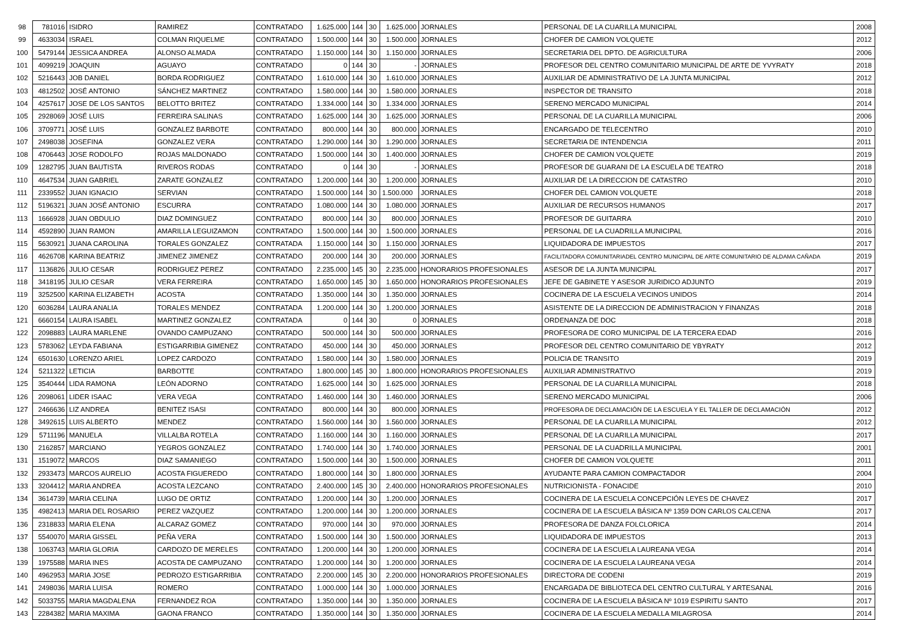| 98 | 781016 | ISIDRO | RAMIREZ | CONTRATADO | 1.625.000 | 144 | 30 | 1.625.000 | JORNALES | PERSONAL DE LA CUARILLA MUNICIPAL | 2008 |
| 99 | 4633034 | ISRAEL | COLMAN RIQUELME | CONTRATADO | 1.500.000 | 144 | 30 | 1.500.000 | JORNALES | CHOFER DE CAMION VOLQUETE | 2012 |
| 100 | 5479144 | JESSICA ANDREA | ALONSO ALMADA | CONTRATADO | 1.150.000 | 144 | 30 | 1.150.000 | JORNALES | SECRETARIA DEL DPTO. DE AGRICULTURA | 2006 |
| 101 | 4099219 | JOAQUIN | AGUAYO | CONTRATADO | 0 | 144 | 30 | - | JORNALES | PROFESOR DEL CENTRO COMUNITARIO MUNICIPAL DE ARTE DE YVYRATY | 2018 |
| 102 | 5216443 | JOB DANIEL | BORDA RODRIGUEZ | CONTRATADO | 1.610.000 | 144 | 30 | 1.610.000 | JORNALES | AUXILIAR DE ADMINISTRATIVO DE LA JUNTA MUNICIPAL | 2012 |
| 103 | 4812502 | JOSÉ ANTONIO | SÁNCHEZ MARTINEZ | CONTRATADO | 1.580.000 | 144 | 30 | 1.580.000 | JORNALES | INSPECTOR DE TRANSITO | 2018 |
| 104 | 4257617 | JOSE DE LOS SANTOS | BELOTTO BRITEZ | CONTRATADO | 1.334.000 | 144 | 30 | 1.334.000 | JORNALES | SERENO MERCADO MUNICIPAL | 2014 |
| 105 | 2928069 | JOSÉ LUIS | FERREIRA SALINAS | CONTRATADO | 1.625.000 | 144 | 30 | 1.625.000 | JORNALES | PERSONAL DE LA CUARILLA MUNICIPAL | 2006 |
| 106 | 3709771 | JOSÉ LUIS | GONZALEZ BARBOTE | CONTRATADO | 800.000 | 144 | 30 | 800.000 | JORNALES | ENCARGADO DE TELECENTRO | 2010 |
| 107 | 2498038 | JOSEFINA | GONZALEZ VERA | CONTRATADO | 1.290.000 | 144 | 30 | 1.290.000 | JORNALES | SECRETARIA DE INTENDENCIA | 2011 |
| 108 | 4706443 | JOSE RODOLFO | ROJAS MALDONADO | CONTRATADO | 1.500.000 | 144 | 30 | 1.400.000 | JORNALES | CHOFER DE CAMION VOLQUETE | 2019 |
| 109 | 1282795 | JUAN BAUTISTA | RIVEROS RODAS | CONTRATADO | 0 | 144 | 30 | - | JORNALES | PROFESOR DE GUARANI DE LA ESCUELA DE TEATRO | 2018 |
| 110 | 4647534 | JUAN GABRIEL | ZARATE GONZALEZ | CONTRATADO | 1.200.000 | 144 | 30 | 1.200.000 | JORNALES | AUXILIAR DE LA DIRECCION DE CATASTRO | 2010 |
| 111 | 2339552 | JUAN IGNACIO | SERVIAN | CONTRATADO | 1.500.000 | 144 | 30 | 1.500.000 | JORNALES | CHOFER DEL CAMION VOLQUETE | 2018 |
| 112 | 5196321 | JUAN JOSÉ ANTONIO | ESCURRA | CONTRATADO | 1.080.000 | 144 | 30 | 1.080.000 | JORNALES | AUXILIAR DE RECURSOS HUMANOS | 2017 |
| 113 | 1666928 | JUAN OBDULIO | DIAZ DOMINGUEZ | CONTRATADO | 800.000 | 144 | 30 | 800.000 | JORNALES | PROFESOR DE GUITARRA | 2010 |
| 114 | 4592890 | JUAN RAMON | AMARILLA LEGUIZAMON | CONTRATADO | 1.500.000 | 144 | 30 | 1.500.000 | JORNALES | PERSONAL DE LA CUADRILLA MUNICIPAL | 2016 |
| 115 | 5630921 | JUANA CAROLINA | TORALES GONZALEZ | CONTRATADA | 1.150.000 | 144 | 30 | 1.150.000 | JORNALES | LIQUIDADORA DE IMPUESTOS | 2017 |
| 116 | 4626708 | KARINA BEATRIZ | JIMENEZ JIMENEZ | CONTRATADO | 200.000 | 144 | 30 | 200.000 | JORNALES | FACILITADORA COMUNITARIADEL CENTRO MUNICIPAL DE ARTE COMUNITARIO DE ALDAMA CAÑADA | 2019 |
| 117 | 1136826 | JULIO CESAR | RODRIGUEZ PEREZ | CONTRATADO | 2.235.000 | 145 | 30 | 2.235.000 | HONORARIOS PROFESIONALES | ASESOR DE LA JUNTA MUNICIPAL | 2017 |
| 118 | 3418195 | JULIO CESAR | VERA FERREIRA | CONTRATADO | 1.650.000 | 145 | 30 | 1.650.000 | HONORARIOS PROFESIONALES | JEFE DE GABINETE Y ASESOR JURIDICO ADJUNTO | 2019 |
| 119 | 3252500 | KARINA ELIZABETH | ACOSTA | CONTRATADO | 1.350.000 | 144 | 30 | 1.350.000 | JORNALES | COCINERA DE LA ESCUELA VECINOS UNIDOS | 2014 |
| 120 | 6036284 | LAURA ANALIA | TORALES MENDEZ | CONTRATADA | 1.200.000 | 144 | 30 | 1.200.000 | JORNALES | ASISTENTE DE LA DIRECCION DE ADMINISTRACION Y FINANZAS | 2018 |
| 121 | 6660154 | LAURA ISABEL | MARTINEZ GONZALEZ | CONTRATADA | 0 | 144 | 30 | 0 | JORNALES | ORDENANZA DE DOC | 2018 |
| 122 | 2098883 | LAURA MARLENE | OVANDO CAMPUZANO | CONTRATADO | 500.000 | 144 | 30 | 500.000 | JORNALES | PROFESORA DE CORO MUNICIPAL DE LA TERCERA EDAD | 2016 |
| 123 | 5783062 | LEYDA FABIANA | ESTIGARRIBIA GIMENEZ | CONTRATADO | 450.000 | 144 | 30 | 450.000 | JORNALES | PROFESOR DEL CENTRO COMUNITARIO DE YBYRATY | 2012 |
| 124 | 6501630 | LORENZO ARIEL | LOPEZ CARDOZO | CONTRATADO | 1.580.000 | 144 | 30 | 1.580.000 | JORNALES | POLICIA DE TRANSITO | 2019 |
| 124 | 5211322 | LETICIA | BARBOTTE | CONTRATADO | 1.800.000 | 145 | 30 | 1.800.000 | HONORARIOS PROFESIONALES | AUXILIAR ADMINISTRATIVO | 2019 |
| 125 | 3540444 | LIDA RAMONA | LEÓN ADORNO | CONTRATADO | 1.625.000 | 144 | 30 | 1.625.000 | JORNALES | PERSONAL DE LA CUARILLA MUNICIPAL | 2018 |
| 126 | 2098061 | LIDER ISAAC | VERA VEGA | CONTRATADO | 1.460.000 | 144 | 30 | 1.460.000 | JORNALES | SERENO MERCADO MUNICIPAL | 2006 |
| 127 | 2466636 | LIZ ANDREA | BENITEZ ISASI | CONTRATADO | 800.000 | 144 | 30 | 800.000 | JORNALES | PROFESORA DE DECLAMACIÓN DE LA ESCUELA Y EL TALLER DE DECLAMACIÓN | 2012 |
| 128 | 3492615 | LUIS ALBERTO | MENDEZ | CONTRATADO | 1.560.000 | 144 | 30 | 1.560.000 | JORNALES | PERSONAL DE LA CUARILLA MUNICIPAL | 2012 |
| 129 | 5711196 | MANUELA | VILLALBA ROTELA | CONTRATADO | 1.160.000 | 144 | 30 | 1.160.000 | JORNALES | PERSONAL DE LA CUARILLA MUNICIPAL | 2017 |
| 130 | 2162857 | MARCIANO | YEGROS GONZALEZ | CONTRATADO | 1.740.000 | 144 | 30 | 1.740.000 | JORNALES | PERSONAL DE LA CUADRILLA MUNICIPAL | 2001 |
| 131 | 1519072 | MARCOS | DIAZ SAMANIEGO | CONTRATADO | 1.500.000 | 144 | 30 | 1.500.000 | JORNALES | CHOFER DE CAMION VOLQUETE | 2011 |
| 132 | 2933473 | MARCOS AURELIO | ACOSTA FIGUEREDO | CONTRATADO | 1.800.000 | 144 | 30 | 1.800.000 | JORNALES | AYUDANTE PARA CAMION COMPACTADOR | 2004 |
| 133 | 3204412 | MARIA ANDREA | ACOSTA LEZCANO | CONTRATADO | 2.400.000 | 145 | 30 | 2.400.000 | HONORARIOS PROFESIONALES | NUTRICIONISTA - FONACIDE | 2010 |
| 134 | 3614739 | MARIA CELINA | LUGO DE ORTIZ | CONTRATADO | 1.200.000 | 144 | 30 | 1.200.000 | JORNALES | COCINERA DE LA ESCUELA CONCEPCIÓN LEYES DE CHAVEZ | 2017 |
| 135 | 4982413 | MARIA DEL ROSARIO | PEREZ VAZQUEZ | CONTRATADO | 1.200.000 | 144 | 30 | 1.200.000 | JORNALES | COCINERA DE LA ESCUELA BÁSICA Nº 1359 DON CARLOS CALCENA | 2017 |
| 136 | 2318833 | MARIA ELENA | ALCARAZ GOMEZ | CONTRATADO | 970.000 | 144 | 30 | 970.000 | JORNALES | PROFESORA DE DANZA FOLCLORICA | 2014 |
| 137 | 5540070 | MARIA GISSEL | PEÑA VERA | CONTRATADO | 1.500.000 | 144 | 30 | 1.500.000 | JORNALES | LIQUIDADORA DE IMPUESTOS | 2013 |
| 138 | 1063743 | MARIA GLORIA | CARDOZO DE MERELES | CONTRATADO | 1.200.000 | 144 | 30 | 1.200.000 | JORNALES | COCINERA DE LA ESCUELA LAUREANA VEGA | 2014 |
| 139 | 1975588 | MARIA INES | ACOSTA DE CAMPUZANO | CONTRATADO | 1.200.000 | 144 | 30 | 1.200.000 | JORNALES | COCINERA DE LA ESCUELA LAUREANA VEGA | 2014 |
| 140 | 4962953 | MARIA JOSE | PEDROZO ESTIGARRIBIA | CONTRATADO | 2.200.000 | 145 | 30 | 2.200.000 | HONORARIOS PROFESIONALES | DIRECTORA DE CODENI | 2019 |
| 141 | 2498036 | MARIA LUISA | ROMERO | CONTRATADO | 1.000.000 | 144 | 30 | 1.000.000 | JORNALES | ENCARGADA DE BIBLIOTECA DEL CENTRO CULTURAL Y ARTESANAL | 2016 |
| 142 | 5033755 | MARIA MAGDALENA | FERNANDEZ ROA | CONTRATADO | 1.350.000 | 144 | 30 | 1.350.000 | JORNALES | COCINERA DE LA ESCUELA BÁSICA Nº 1019 ESPIRITU SANTO | 2017 |
| 143 | 2284382 | MARIA MAXIMA | GAONA FRANCO | CONTRATADO | 1.350.000 | 144 | 30 | 1.350.000 | JORNALES | COCINERA DE LA ESCUELA MEDALLA MILAGROSA | 2014 |